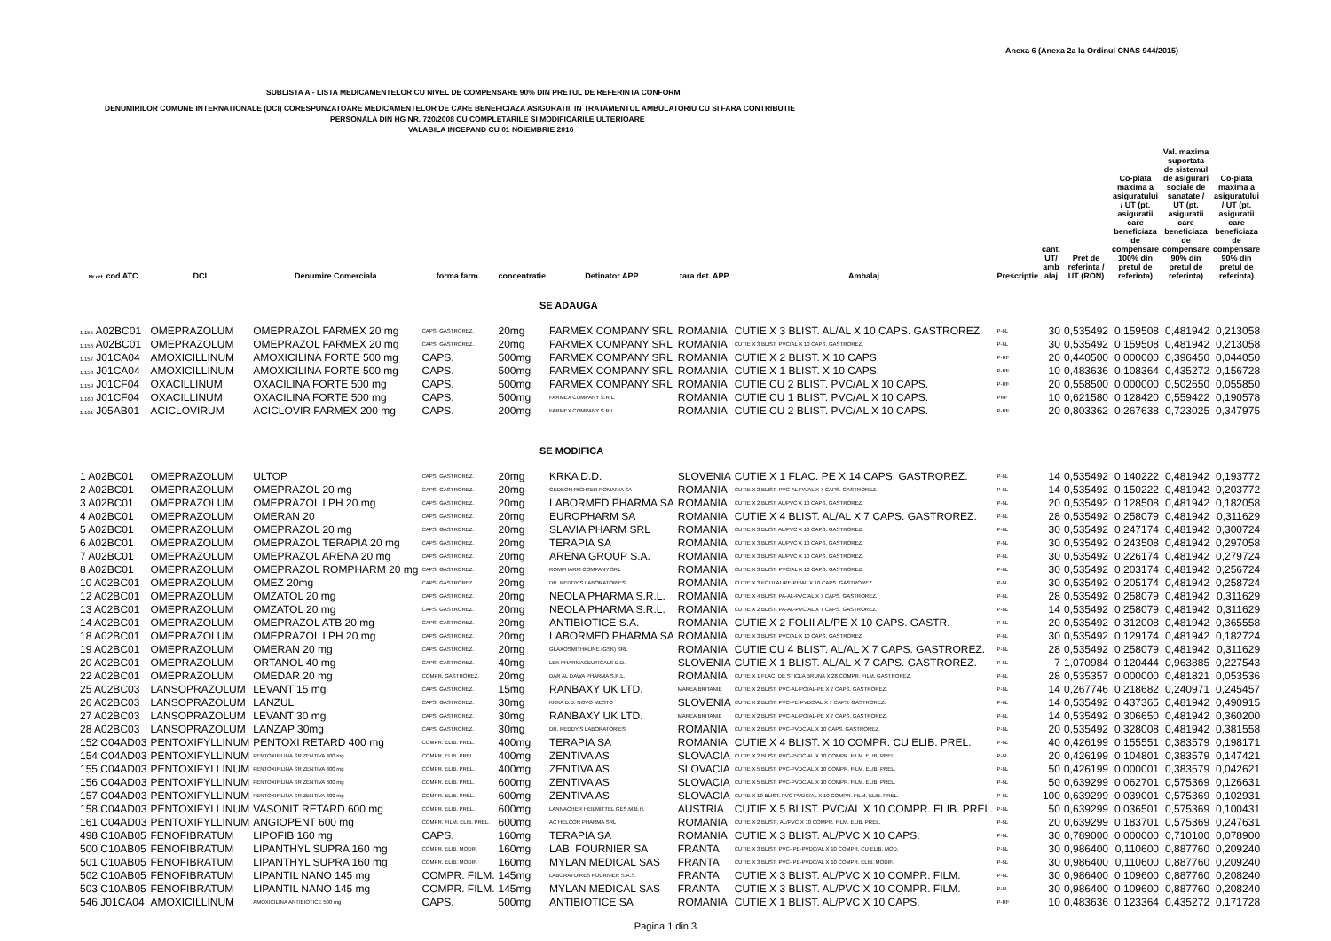Anexa 6 (Anexa 2a la Ordinul CNAS 944/2015)
SUBLISTA A - LISTA MEDICAMENTELOR CU NIVEL DE COMPENSARE 90% DIN PRETUL DE REFERINTA CONFORM
DENUMIRILOR COMUNE INTERNATIONALE (DCI) CORESPUNZATOARE MEDICAMENTELOR DE CARE BENEFICIAZA ASIGURATII, IN TRATAMENTUL AMBULATORIU CU SI FARA CONTRIBUTIE
PERSONALA DIN HG NR. 720/2008 CU COMPLETARILE SI MODIFICARILE ULTERIOARE
VALABILA INCEPAND CU 01 NOIEMBRIE 2016
| Nr.crt. cod ATC | DCI | Denumire Comerciala | forma farm. | concentratie | Detinator APP | tara det. APP | Ambalaj | Prescriptie | cant. UT/ amb alaj | Pret de referinta / UT (RON) | Co-plata maxima a asiguratului / UT (pt. asiguratii care beneficiaza de compensare 100% din pretul de referinta) | Val. maxima suportata de sistemul de asigurari sociale de sanatate / UT (pt. asiguratii care beneficiaza de compensare 90% din pretul de referinta) | Co-plata maxima a asiguratului / UT (pt. asiguratii care beneficiaza de compensare 90% din pretul de referinta) |
| --- | --- | --- | --- | --- | --- | --- | --- | --- | --- | --- | --- | --- | --- |
| SE ADAUGA | | | | | | | | | | | | | |
| 1.155 A02BC01 | OMEPRAZOLUM | OMEPRAZOL FARMEX 20 mg | CAPS. GASTROREZ. | 20mg | FARMEX COMPANY SRL | ROMANIA | CUTIE X 3 BLIST. AL/AL X 10 CAPS. GASTROREZ. | P-6L | 30 | 0,535492 | 0,159508 | 0,481942 | 0,213058 |
| 1.156 A02BC01 | OMEPRAZOLUM | OMEPRAZOL FARMEX 20 mg | CAPS. GASTROREZ. | 20mg | FARMEX COMPANY SRL | ROMANIA | CUTIE X 3 BLIST. PVC/AL X 10 CAPS. GASTROREZ. | P-6L | 30 | 0,535492 | 0,159508 | 0,481942 | 0,213058 |
| 1.157 J01CA04 | AMOXICILLINUM | AMOXICILINA FORTE 500 mg | CAPS. | 500mg | FARMEX COMPANY SRL | ROMANIA | CUTIE X 2 BLIST. X 10 CAPS. | P-RF | 20 | 0,440500 | 0,000000 | 0,396450 | 0,044050 |
| 1.158 J01CA04 | AMOXICILLINUM | AMOXICILINA FORTE 500 mg | CAPS. | 500mg | FARMEX COMPANY SRL | ROMANIA | CUTIE X 1 BLIST. X 10 CAPS. | P-RF | 10 | 0,483636 | 0,108364 | 0,435272 | 0,156728 |
| 1.159 J01CF04 | OXACILLINUM | OXACILINA FORTE 500 mg | CAPS. | 500mg | FARMEX COMPANY SRL | ROMANIA | CUTIE CU 2 BLIST. PVC/AL X 10 CAPS. | P-RF | 20 | 0,558500 | 0,000000 | 0,502650 | 0,055850 |
| 1.160 J01CF04 | OXACILLINUM | OXACILINA FORTE 500 mg | CAPS. | 500mg | FARMEX COMPANY S.R.L. | ROMANIA | CUTIE CU 1 BLIST. PVC/AL X 10 CAPS. | PRF | 10 | 0,621580 | 0,128420 | 0,559422 | 0,190578 |
| 1.161 J05AB01 | ACICLOVIRUM | ACICLOVIR FARMEX 200 mg | CAPS. | 200mg | FARMEX COMPANY S.R.L. | ROMANIA | CUTIE CU 2 BLIST. PVC/AL X 10 CAPS. | P-RF | 20 | 0,803362 | 0,267638 | 0,723025 | 0,347975 |
| SE MODIFICA | | | | | | | | | | | | | |
| 1 A02BC01 | OMEPRAZOLUM | ULTOP | CAPS. GASTROREZ. | 20mg | KRKA D.D. | SLOVENIA | CUTIE X 1 FLAC. PE X 14 CAPS. GASTROREZ. | P-6L | 14 | 0,535492 | 0,140222 | 0,481942 | 0,193772 |
| 2 A02BC01 | OMEPRAZOLUM | OMEPRAZOL 20 mg | CAPS. GASTROREZ. | 20mg | GEDEON RICHTER ROMANIA SA | ROMANIA | CUTIE X 2 BLIST. PVC-AL-PA/AL X 7 CAPS. GASTROREZ. | P-6L | 14 | 0,535492 | 0,150222 | 0,481942 | 0,203772 |
| 3 A02BC01 | OMEPRAZOLUM | OMEPRAZOL LPH 20 mg | CAPS. GASTROREZ. | 20mg | LABORMED PHARMA SA | ROMANIA | CUTIE X 2 BLIST. AL/PVC X 10 CAPS. GASTROREZ. | P-6L | 20 | 0,535492 | 0,128508 | 0,481942 | 0,182058 |
| 4 A02BC01 | OMEPRAZOLUM | OMERAN 20 | CAPS. GASTROREZ. | 20mg | EUROPHARM SA | ROMANIA | CUTIE X 4 BLIST. AL/AL X 7 CAPS. GASTROREZ. | P-6L | 28 | 0,535492 | 0,258079 | 0,481942 | 0,311629 |
| 5 A02BC01 | OMEPRAZOLUM | OMEPRAZOL 20 mg | CAPS. GASTROREZ. | 20mg | SLAVIA PHARM SRL | ROMANIA | CUTIE X 3 BLIST. AL/PVC X 10 CAPS. GASTROREZ. | P-6L | 30 | 0,535492 | 0,247174 | 0,481942 | 0,300724 |
| 6 A02BC01 | OMEPRAZOLUM | OMEPRAZOL TERAPIA 20 mg | CAPS. GASTROREZ. | 20mg | TERAPIA SA | ROMANIA | CUTIE X 3 BLIST. AL/PVC X 10 CAPS. GASTROREZ. | P-6L | 30 | 0,535492 | 0,243508 | 0,481942 | 0,297058 |
| 7 A02BC01 | OMEPRAZOLUM | OMEPRAZOL ARENA 20 mg | CAPS. GASTROREZ. | 20mg | ARENA GROUP S.A. | ROMANIA | CUTIE X 3 BLIST. AL/PVC X 10 CAPS. GASTROREZ. | P-6L | 30 | 0,535492 | 0,226174 | 0,481942 | 0,279724 |
| 8 A02BC01 | OMEPRAZOLUM | OMEPRAZOL ROMPHARM 20 mg | CAPS. GASTROREZ. | 20mg | ROMPHARM COMPANY SRL | ROMANIA | CUTIE X 3 BLIST. PVC/AL X 10 CAPS. GASTROREZ. | P-6L | 30 | 0,535492 | 0,203174 | 0,481942 | 0,256724 |
| 10 A02BC01 | OMEPRAZOLUM | OMEZ 20mg | CAPS. GASTROREZ. | 20mg | DR. REDDY'S LABORATORIES | ROMANIA | CUTIE X 3 FOLII AL/PE-PE/AL X 10 CAPS. GASTROREZ. | P-6L | 30 | 0,535492 | 0,205174 | 0,481942 | 0,258724 |
| 12 A02BC01 | OMEPRAZOLUM | OMZATOL 20 mg | CAPS. GASTROREZ. | 20mg | NEOLA PHARMA S.R.L. | ROMANIA | CUTIE X 4 BLIST. PA-AL-PVC/AL X 7 CAPS. GASTROREZ. | P-6L | 28 | 0,535492 | 0,258079 | 0,481942 | 0,311629 |
| 13 A02BC01 | OMEPRAZOLUM | OMZATOL 20 mg | CAPS. GASTROREZ. | 20mg | NEOLA PHARMA S.R.L. | ROMANIA | CUTIE X 2 BLIST. PA-AL-PVC/AL X 7 CAPS. GASTROREZ. | P-6L | 14 | 0,535492 | 0,258079 | 0,481942 | 0,311629 |
| 14 A02BC01 | OMEPRAZOLUM | OMEPRAZOL ATB 20 mg | CAPS. GASTROREZ. | 20mg | ANTIBIOTICE S.A. | ROMANIA | CUTIE X 2 FOLII AL/PE X 10 CAPS. GASTR. | P-6L | 20 | 0,535492 | 0,312008 | 0,481942 | 0,365558 |
| 18 A02BC01 | OMEPRAZOLUM | OMEPRAZOL LPH 20 mg | CAPS. GASTROREZ. | 20mg | LABORMED PHARMA SA | ROMANIA | CUTIE X 3 BLIST. PVC/AL X 10 CAPS. GASTROREZ | P-6L | 30 | 0,535492 | 0,129174 | 0,481942 | 0,182724 |
| 19 A02BC01 | OMEPRAZOLUM | OMERAN 20 mg | CAPS. GASTROREZ. | 20mg | GLAXOSMITHKLINE (GSK) SRL | ROMANIA | CUTIE CU 4 BLIST. AL/AL X 7 CAPS. GASTROREZ. | P-6L | 28 | 0,535492 | 0,258079 | 0,481942 | 0,311629 |
| 20 A02BC01 | OMEPRAZOLUM | ORTANOL 40 mg | CAPS. GASTROREZ. | 40mg | LEK PHARMACEUTICALS D.D. | SLOVENIA | CUTIE X 1 BLIST. AL/AL X 7 CAPS. GASTROREZ. | P-6L | 7 | 1,070984 | 0,120444 | 0,963885 | 0,227543 |
| 22 A02BC01 | OMEPRAZOLUM | OMEDAR 20 mg | COMPR. GASTROREZ. | 20mg | DAR AL DAWA PHARMA S.R.L. | ROMANIA | CUTIE X 1 FLAC. DE STICLA BRUNA X 28 COMPR. FILM. GASTROREZ. | P-6L | 28 | 0,535357 | 0,000000 | 0,481821 | 0,053536 |
| 25 A02BC03 | LANSOPRAZOLUM | LEVANT 15 mg | CAPS. GASTROREZ. | 15mg | RANBAXY UK LTD. | MAREA BRITANIE | CUTIE X 2 BLIST. PVC-AL-PO/AL-PE X 7 CAPS. GASTROREZ. | P-6L | 14 | 0,267746 | 0,218682 | 0,240971 | 0,245457 |
| 26 A02BC03 | LANSOPRAZOLUM | LANZUL | CAPS. GASTROREZ. | 30mg | KRKA D.D. NOVO MESTO | SLOVENIA | CUTIE X 2 BLIST. PVC-PE-PVDC/AL X 7 CAPS. GASTROREZ. | P-6L | 14 | 0,535492 | 0,437365 | 0,481942 | 0,490915 |
| 27 A02BC03 | LANSOPRAZOLUM | LEVANT 30 mg | CAPS. GASTROREZ. | 30mg | RANBAXY UK LTD. | MAREA BRITANIE | CUTIE X 2 BLIST. PVC-AL-PO/AL-PE X 7 CAPS. GASTROREZ. | P-6L | 14 | 0,535492 | 0,306650 | 0,481942 | 0,360200 |
| 28 A02BC03 | LANSOPRAZOLUM | LANZAP 30mg | CAPS. GASTROREZ. | 30mg | DR. REDDY'S LABORATORIES | ROMANIA | CUTIE X 2 BLIST. PVC-PVDC/AL X 10 CAPS. GASTROREZ. | P-6L | 20 | 0,535492 | 0,328008 | 0,481942 | 0,381558 |
| 152 C04AD03 | PENTOXIFYLLINUM | PENTOXI RETARD 400 mg | COMPR. ELIB. PREL. | 400mg | TERAPIA SA | ROMANIA | CUTIE X 4 BLIST. X 10 COMPR. CU ELIB. PREL. | P-6L | 40 | 0,426199 | 0,155551 | 0,383579 | 0,198171 |
| 154 C04AD03 | PENTOXIFYLLINUM | PENTOXIFILINA SR ZENTIVA 400 mg | COMPR. ELIB. PREL. | 400mg | ZENTIVA AS | SLOVACIA | CUTIE X 2 BLIST. PVC-PVDC/AL X 10 COMPR. FILM. ELIB. PREL. | P-6L | 20 | 0,426199 | 0,104801 | 0,383579 | 0,147421 |
| 155 C04AD03 | PENTOXIFYLLINUM | PENTOXIFILINA SR ZENTIVA 400 mg | COMPR. ELIB. PREL. | 400mg | ZENTIVA AS | SLOVACIA | CUTIE X 5 BLIST. PVC-PVDC/AL X 10 COMPR. FILM. ELIB. PREL. | P-6L | 50 | 0,426199 | 0,000001 | 0,383579 | 0,042621 |
| 156 C04AD03 | PENTOXIFYLLINUM | PENTOXIFILINA SR ZENTIVA 600 mg | COMPR. ELIB. PREL. | 600mg | ZENTIVA AS | SLOVACIA | CUTIE X 5 BLIST. PVC-PVDC/AL X 10 COMPR. FILM. ELIB. PREL. | P-6L | 50 | 0,639299 | 0,062701 | 0,575369 | 0,126631 |
| 157 C04AD03 | PENTOXIFYLLINUM | PENTOXIFILINA SR ZENTIVA 600 mg | COMPR. ELIB. PREL. | 600mg | ZENTIVA AS | SLOVACIA | CUTIE X 10 BLIST. PVC-PVDC/AL X 10 COMPR. FILM. ELIB. PREL. | P-6L | 100 | 0,639299 | 0,039001 | 0,575369 | 0,102931 |
| 158 C04AD03 | PENTOXIFYLLINUM | VASONIT RETARD 600 mg | COMPR. ELIB. PREL. | 600mg | LANNACHER HEILMITTEL GES.M.B.H. | AUSTRIA | CUTIE X 5 BLIST. PVC/AL X 10 COMPR. ELIB. PREL. | P-6L | 50 | 0,639299 | 0,036501 | 0,575369 | 0,100431 |
| 161 C04AD03 | PENTOXIFYLLINUM | ANGIOPENT 600 mg | COMPR. FILM. ELIB. PREL. | 600mg | AC HELCOR PHARMA SRL | ROMANIA | CUTIE X 2 BLIST., AL/PVC X 10 COMPR. FILM. ELIB. PREL. | P-6L | 20 | 0,639299 | 0,183701 | 0,575369 | 0,247631 |
| 498 C10AB05 | FENOFIBRATUM | LIPOFIB 160 mg | CAPS. | 160mg | TERAPIA SA | ROMANIA | CUTIE X 3 BLIST. AL/PVC X 10 CAPS. | P-6L | 30 | 0,789000 | 0,000000 | 0,710100 | 0,078900 |
| 500 C10AB05 | FENOFIBRATUM | LIPANTHYL SUPRA 160 mg | COMPR. ELIB. MODIF. | 160mg | LAB. FOURNIER SA | FRANTA | CUTIE X 3 BLIST. PVC- PE-PVDC/AL X 10 COMPR. CU ELIB. MOD. | P-6L | 30 | 0,986400 | 0,110600 | 0,887760 | 0,209240 |
| 501 C10AB05 | FENOFIBRATUM | LIPANTHYL SUPRA 160 mg | COMPR. ELIB. MODIF. | 160mg | MYLAN MEDICAL SAS | FRANTA | CUTIE X 3 BLIST. PVC- PE-PVDC/AL X 10 COMPR. ELIB. MODIF. | P-6L | 30 | 0,986400 | 0,110600 | 0,887760 | 0,209240 |
| 502 C10AB05 | FENOFIBRATUM | LIPANTIL NANO 145 mg | COMPR. FILM. | 145mg | LABORATOIRES FOURNIER S.A.S. | FRANTA | CUTIE X 3 BLIST. AL/PVC X 10 COMPR. FILM. | P-6L | 30 | 0,986400 | 0,109600 | 0,887760 | 0,208240 |
| 503 C10AB05 | FENOFIBRATUM | LIPANTIL NANO 145 mg | COMPR. FILM. | 145mg | MYLAN MEDICAL SAS | FRANTA | CUTIE X 3 BLIST. AL/PVC X 10 COMPR. FILM. | P-6L | 30 | 0,986400 | 0,109600 | 0,887760 | 0,208240 |
| 546 J01CA04 | AMOXICILLINUM | AMOXICILINA ANTIBIOTICE 500 mg | CAPS. | 500mg | ANTIBIOTICE SA | ROMANIA | CUTIE X 1 BLIST. AL/PVC X 10 CAPS. | P-RF | 10 | 0,483636 | 0,123364 | 0,435272 | 0,171728 |
Pagina 1 din 3